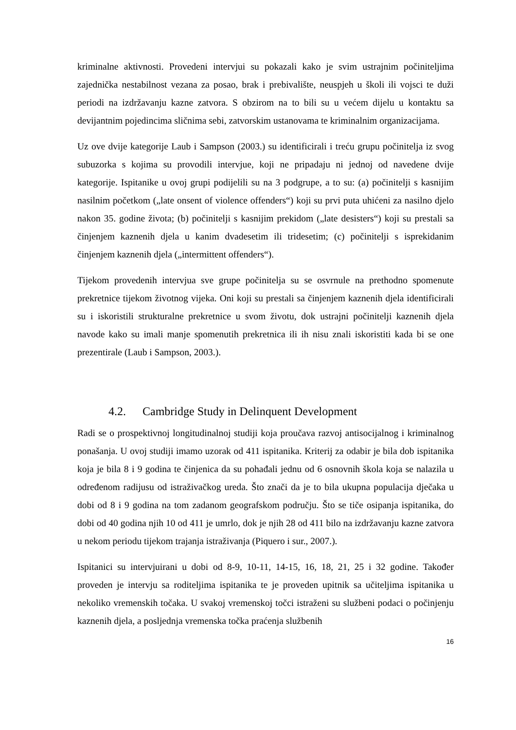kriminalne aktivnosti. Provedeni intervjui su pokazali kako je svim ustrajnim počiniteljima zajednička nestabilnost vezana za posao, brak i prebivalište, neuspjeh u školi ili vojsci te duži periodi na izdržavanju kazne zatvora. S obzirom na to bili su u većem dijelu u kontaktu sa devijantnim pojedincima sličnima sebi, zatvorskim ustanovama te kriminalnim organizacijama.
Uz ove dvije kategorije Laub i Sampson (2003.) su identificirali i treću grupu počinitelja iz svog subuzorka s kojima su provodili intervjue, koji ne pripadaju ni jednoj od navedene dvije kategorije. Ispitanike u ovoj grupi podijelili su na 3 podgrupe, a to su: (a) počinitelji s kasnijim nasilnim početkom („late onsent of violence offenders“) koji su prvi puta uhićeni za nasilno djelo nakon 35. godine života; (b) počinitelji s kasnijim prekidom („late desisters“) koji su prestali sa činjenjem kaznenih djela u kanim dvadesetim ili tridesetim; (c) počinitelji s isprekidanim činjenjem kaznenih djela („intermittent offenders“).
Tijekom provedenih intervjua sve grupe počinitelja su se osvrnule na prethodno spomenute prekretnice tijekom životnog vijeka. Oni koji su prestali sa činjenjem kaznenih djela identificirali su i iskoristili strukturalne prekretnice u svom životu, dok ustrajni počinitelji kaznenih djela navode kako su imali manje spomenutih prekretnica ili ih nisu znali iskoristiti kada bi se one prezentirale (Laub i Sampson, 2003.).
4.2. Cambridge Study in Delinquent Development
Radi se o prospektivnoj longitudinalnoj studiji koja proučava razvoj antisocijalnog i kriminalnog ponašanja. U ovoj studiji imamo uzorak od 411 ispitanika. Kriterij za odabir je bila dob ispitanika koja je bila 8 i 9 godina te činjenica da su pohađali jednu od 6 osnovnih škola koja se nalazila u određenom radijusu od istraživačkog ureda. Što znači da je to bila ukupna populacija dječaka u dobi od 8 i 9 godina na tom zadanom geografskom području. Što se tiče osipanja ispitanika, do dobi od 40 godina njih 10 od 411 je umrlo, dok je njih 28 od 411 bilo na izdržavanju kazne zatvora u nekom periodu tijekom trajanja istraživanja (Piquero i sur., 2007.).
Ispitanici su intervjuirani u dobi od 8-9, 10-11, 14-15, 16, 18, 21, 25 i 32 godine. Također proveden je intervju sa roditeljima ispitanika te je proveden upitnik sa učiteljima ispitanika u nekoliko vremenskih točaka. U svakoj vremenskoj točci istraženi su službeni podaci o počinjenju kaznenih djela, a posljednja vremenska točka praćenja službenih
16